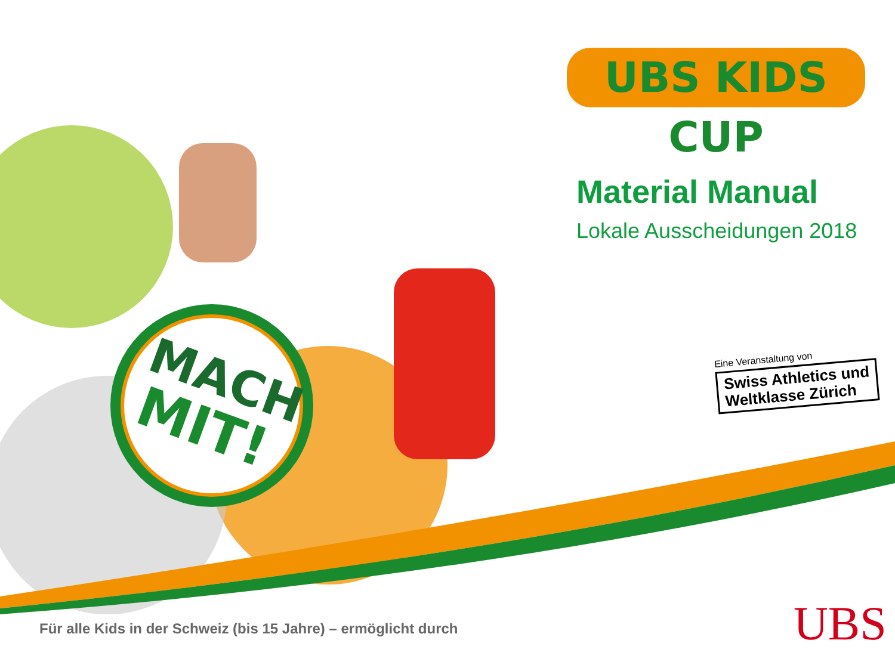MACH
MIT!
UBS KIDS CUP
Material Manual
Lokale Ausscheidungen 2018
Eine Veranstaltung von
Swiss Athletics und
Weltklasse Zürich
Für alle Kids in der Schweiz (bis 15 Jahre) – ermöglicht durch
UBS